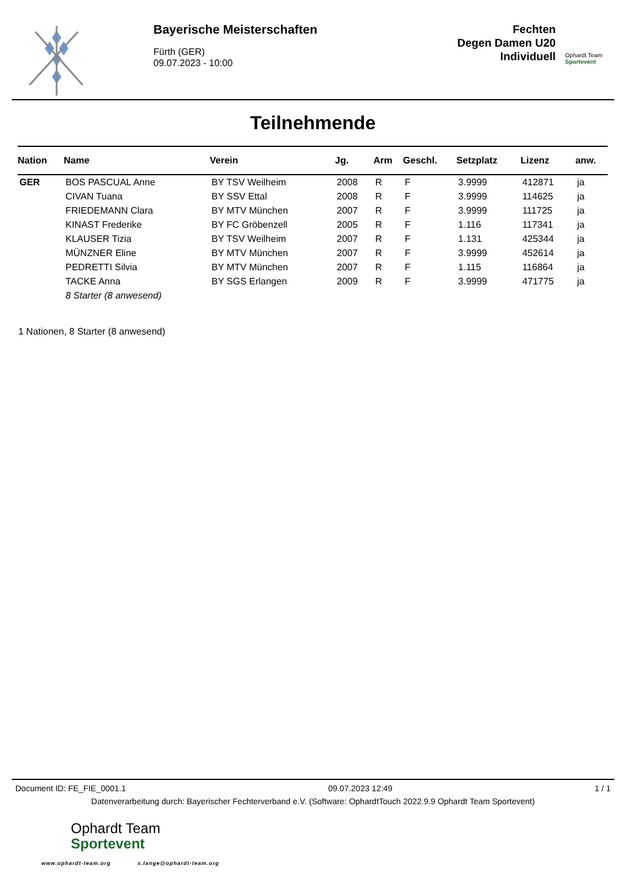Bayerische Meisterschaften
Fürth (GER)
09.07.2023 - 10:00
Fechten
Degen Damen U20
Individuell
Ophardt Team
Sportevent
Teilnehmende
| Nation | Name | Verein | Jg. | Arm | Geschl. | Setzplatz | Lizenz | anw. |
| --- | --- | --- | --- | --- | --- | --- | --- | --- |
| GER | BOS PASCUAL Anne | BY TSV Weilheim | 2008 | R | F | 3.9999 | 412871 | ja |
| | CIVAN Tuana | BY SSV Ettal | 2008 | R | F | 3.9999 | 114625 | ja |
| | FRIEDEMANN Clara | BY MTV München | 2007 | R | F | 3.9999 | 111725 | ja |
| | KINAST Frederike | BY FC Gröbenzell | 2005 | R | F | 1.116 | 117341 | ja |
| | KLAUSER Tizia | BY TSV Weilheim | 2007 | R | F | 1.131 | 425344 | ja |
| | MÜNZNER Eline | BY MTV München | 2007 | R | F | 3.9999 | 452614 | ja |
| | PEDRETTI Silvia | BY MTV München | 2007 | R | F | 1.115 | 116864 | ja |
| | TACKE Anna | BY SGS Erlangen | 2009 | R | F | 3.9999 | 471775 | ja |
| | 8 Starter (8 anwesend) | | | | | | | |
1 Nationen, 8 Starter (8 anwesend)
Document ID: FE_FIE_0001.1 09.07.2023 12:49 1 / 1
Datenverarbeitung durch: Bayerischer Fechterverband e.V. (Software: OphardtTouch 2022.9.9 Ophardt Team Sportevent)
Ophardt Team
Sportevent
www.ophardt-team.org s.lange@ophardt-team.org